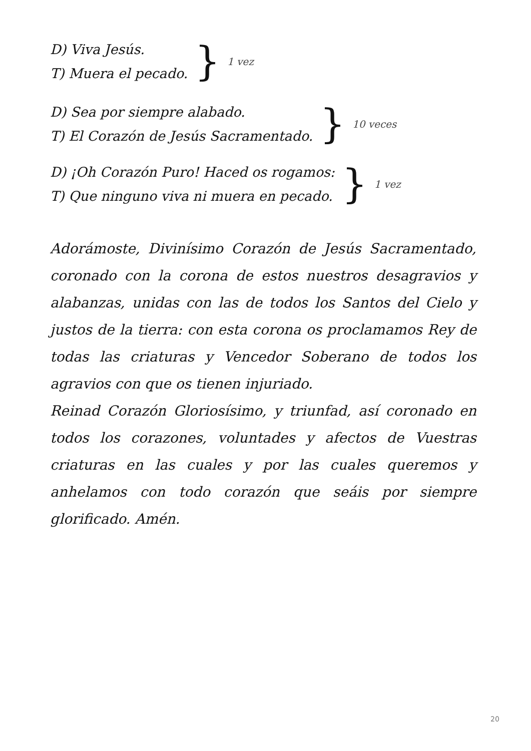D) Viva Jesús.
T) Muera el pecado.
} 1 vez
D) Sea por siempre alabado.
T) El Corazón de Jesús Sacramentado.
} 10 veces
D) ¡Oh Corazón Puro! Haced os rogamos:
T) Que ninguno viva ni muera en pecado.
} 1 vez
Adorámoste, Divinísimo Corazón de Jesús Sacramentado, coronado con la corona de estos nuestros desagravios y alabanzas, unidas con las de todos los Santos del Cielo y justos de la tierra: con esta corona os proclamamos Rey de todas las criaturas y Vencedor Soberano de todos los agravios con que os tienen injuriado.
Reinad Corazón Gloriosísimo, y triunfad, así coronado en todos los corazones, voluntades y afectos de Vuestras criaturas en las cuales y por las cuales queremos y anhelamos con todo corazón que seáis por siempre glorificado. Amén.
20